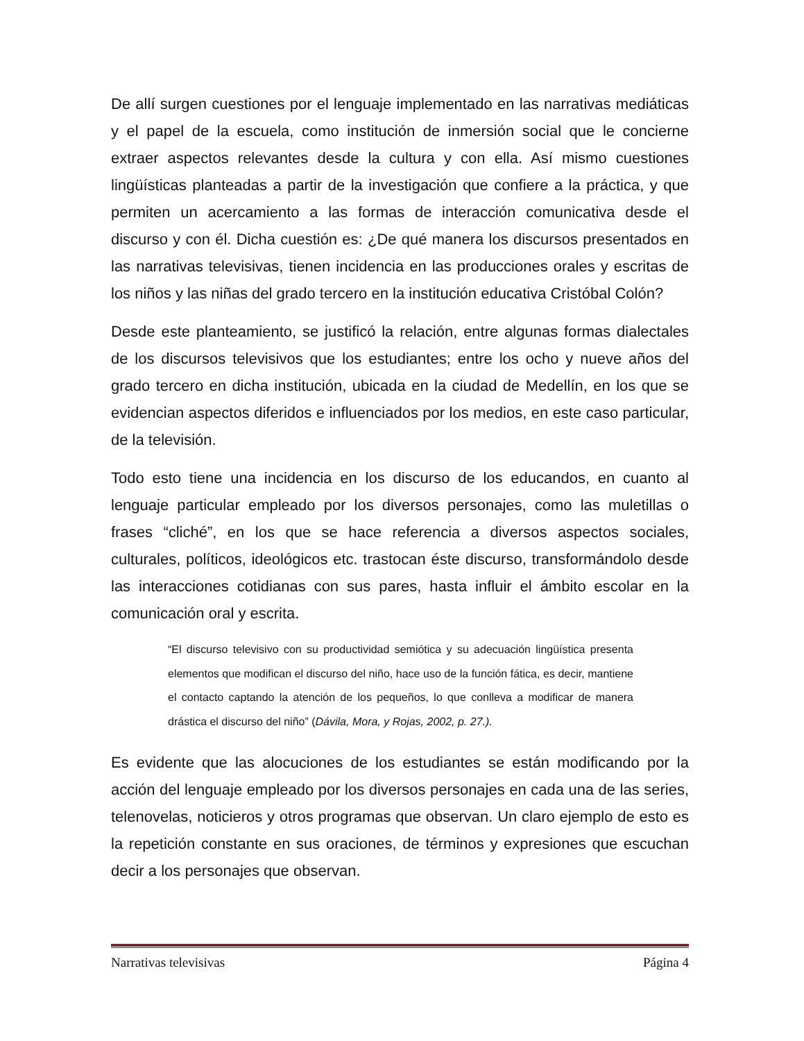De allí surgen cuestiones por el lenguaje implementado en las narrativas mediáticas y el papel de la escuela, como institución de inmersión social que le concierne extraer aspectos relevantes desde la cultura y con ella. Así mismo cuestiones lingüísticas planteadas a partir de la investigación que confiere a la práctica, y que permiten un acercamiento a las formas de interacción comunicativa desde el discurso y con él. Dicha cuestión es: ¿De qué manera los discursos presentados en las narrativas televisivas, tienen incidencia en las producciones orales y escritas de los niños y las niñas del grado tercero en la institución educativa Cristóbal Colón?
Desde este planteamiento, se justificó la relación, entre algunas formas dialectales de los discursos televisivos que los estudiantes; entre los ocho y nueve años del grado tercero en dicha institución, ubicada en la ciudad de Medellín, en los que se evidencian aspectos diferidos e influenciados por los medios, en este caso particular, de la televisión.
Todo esto tiene una incidencia en los discurso de los educandos, en cuanto al lenguaje particular empleado por los diversos personajes, como las muletillas o frases “cliché”, en los que se hace referencia a diversos aspectos sociales, culturales, políticos, ideológicos etc. trastocan éste discurso, transformándolo desde las interacciones cotidianas con sus pares, hasta influir el ámbito escolar en la comunicación oral y escrita.
“El discurso televisivo con su productividad semiótica y su adecuación lingüística presenta elementos que modifican el discurso del niño, hace uso de la función fática, es decir, mantiene el contacto captando la atención de los pequeños, lo que conlleva a modificar de manera drástica el discurso del niño” (Dávila, Mora, y Rojas, 2002, p. 27.).
Es evidente que las alocuciones de los estudiantes se están modificando por la acción del lenguaje empleado por los diversos personajes en cada una de las series, telenovelas, noticieros y otros programas que observan. Un claro ejemplo de esto es la repetición constante en sus oraciones, de términos y expresiones que escuchan decir a los personajes que observan.
Narrativas televisivas Página 4